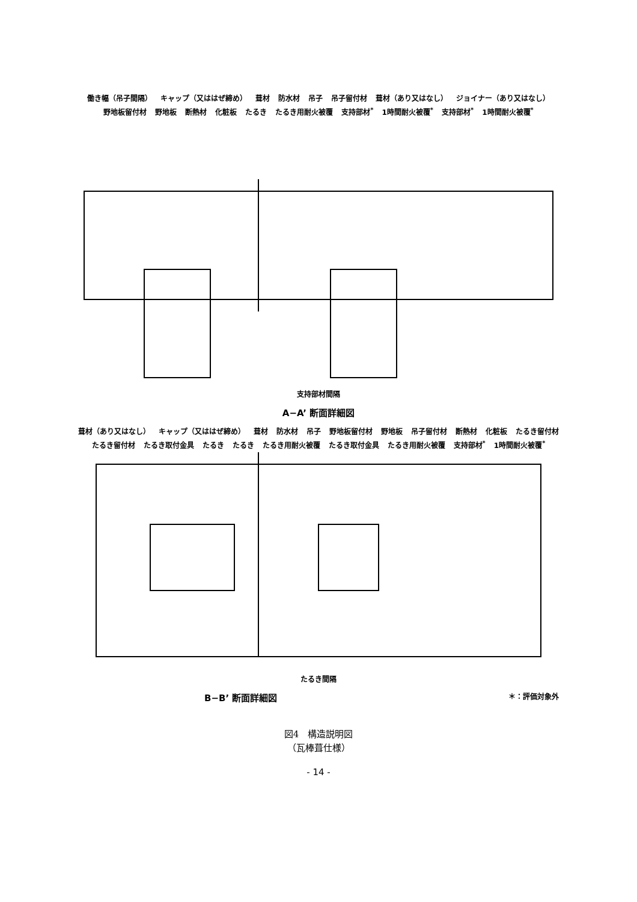働き幅（吊子間隔） キャップ（又ははぜ締め） 葺材 防水材 吊子 吊子留付材 葺材（あり又はなし） ジョイナー（あり又はなし） 野地板留付材 野地板 断熱材 化粧板 たるき たるき用耐火被覆 支持部材<sup>*</sup> 1時間耐火被覆<sup>*</sup> 支持部材<sup>*</sup> 1時間耐火被覆<sup>*</sup>
支持部材間隔
A−A’ 断面詳細図
葺材（あり又はなし） キャップ（又ははぜ締め） 葺材 防水材 吊子 野地板留付材 野地板 吊子留付材 断熱材 化粧板 たるき留付材 たるき留付材 たるき取付金具 たるき たるき たるき用耐火被覆 たるき取付金具 たるき用耐火被覆 支持部材<sup>*</sup> 1時間耐火被覆<sup>*</sup>
たるき間隔
B−B’ 断面詳細図 ＊：評価対象外
図4　構造説明図
（瓦棒葺仕様）
- 14 -